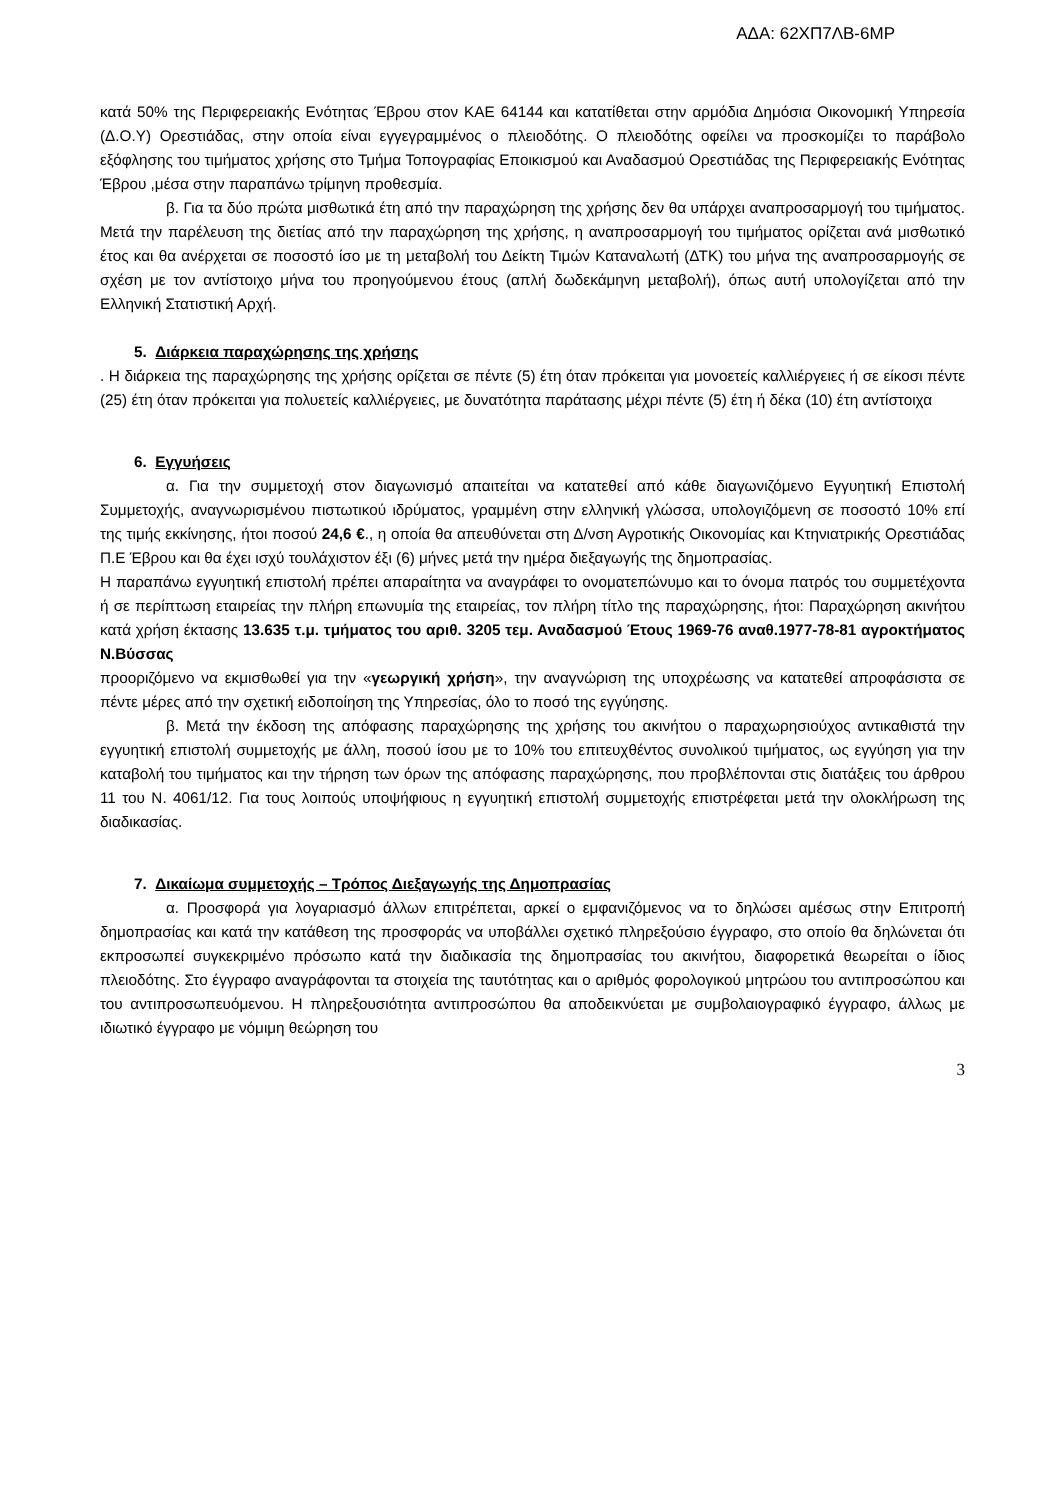ΑΔΑ: 62ΧΠ7ΛΒ-6ΜΡ
κατά 50% της Περιφερειακής Ενότητας Έβρου στον ΚΑΕ 64144 και κατατίθεται στην αρμόδια Δημόσια Οικονομική Υπηρεσία (Δ.Ο.Υ) Ορεστιάδας, στην οποία είναι εγγεγραμμένος ο πλειοδότης. Ο πλειοδότης οφείλει να προσκομίζει το παράβολο εξόφλησης του τιμήματος χρήσης στο Τμήμα Τοπογραφίας Εποικισμού και Αναδασμού Ορεστιάδας της Περιφερειακής Ενότητας Έβρου ,μέσα στην παραπάνω τρίμηνη προθεσμία.
β. Για τα δύο πρώτα μισθωτικά έτη από την παραχώρηση της χρήσης δεν θα υπάρχει αναπροσαρμογή του τιμήματος. Μετά την παρέλευση της διετίας από την παραχώρηση της χρήσης, η αναπροσαρμογή του τιμήματος ορίζεται ανά μισθωτικό έτος και θα ανέρχεται σε ποσοστό ίσο με τη μεταβολή του Δείκτη Τιμών Καταναλωτή (ΔΤΚ) του μήνα της αναπροσαρμογής σε σχέση με τον αντίστοιχο μήνα του προηγούμενου έτους (απλή δωδεκάμηνη μεταβολή), όπως αυτή υπολογίζεται από την Ελληνική Στατιστική Αρχή.
5. Διάρκεια παραχώρησης της χρήσης
. Η διάρκεια της παραχώρησης της χρήσης ορίζεται σε πέντε (5) έτη όταν πρόκειται για μονοετείς καλλιέργειες ή σε είκοσι πέντε (25) έτη όταν πρόκειται για πολυετείς καλλιέργειες, με δυνατότητα παράτασης μέχρι πέντε (5) έτη ή δέκα (10) έτη αντίστοιχα
6. Εγγυήσεις
α. Για την συμμετοχή στον διαγωνισμό απαιτείται να κατατεθεί από κάθε διαγωνιζόμενο Εγγυητική Επιστολή Συμμετοχής, αναγνωρισμένου πιστωτικού ιδρύματος, γραμμένη στην ελληνική γλώσσα, υπολογιζόμενη σε ποσοστό 10% επί της τιμής εκκίνησης, ήτοι ποσού 24,6 €., η οποία θα απευθύνεται στη Δ/νση Αγροτικής Οικονομίας και Κτηνιατρικής Ορεστιάδας Π.Ε Έβρου και θα έχει ισχύ τουλάχιστον έξι (6) μήνες μετά την ημέρα διεξαγωγής της δημοπρασίας.
Η παραπάνω εγγυητική επιστολή πρέπει απαραίτητα να αναγράφει το ονοματεπώνυμο και το όνομα πατρός του συμμετέχοντα ή σε περίπτωση εταιρείας την πλήρη επωνυμία της εταιρείας, τον πλήρη τίτλο της παραχώρησης, ήτοι: Παραχώρηση ακινήτου κατά χρήση έκτασης 13.635 τ.μ. τμήματος του αριθ. 3205 τεμ. Αναδασμού Έτους 1969-76 αναθ.1977-78-81 αγροκτήματος Ν.Βύσσας
προοριζόμενο να εκμισθωθεί για την «γεωργική χρήση», την αναγνώριση της υποχρέωσης να κατατεθεί απροφάσιστα σε πέντε μέρες από την σχετική ειδοποίηση της Υπηρεσίας, όλο το ποσό της εγγύησης.
β. Μετά την έκδοση της απόφασης παραχώρησης της χρήσης του ακινήτου ο παραχωρησιούχος αντικαθιστά την εγγυητική επιστολή συμμετοχής με άλλη, ποσού ίσου με το 10% του επιτευχθέντος συνολικού τιμήματος, ως εγγύηση για την καταβολή του τιμήματος και την τήρηση των όρων της απόφασης παραχώρησης, που προβλέπονται στις διατάξεις του άρθρου 11 του Ν. 4061/12. Για τους λοιπούς υποψήφιους η εγγυητική επιστολή συμμετοχής επιστρέφεται μετά την ολοκλήρωση της διαδικασίας.
7. Δικαίωμα συμμετοχής – Τρόπος Διεξαγωγής της Δημοπρασίας
α. Προσφορά για λογαριασμό άλλων επιτρέπεται, αρκεί ο εμφανιζόμενος να το δηλώσει αμέσως στην Επιτροπή δημοπρασίας και κατά την κατάθεση της προσφοράς να υποβάλλει σχετικό πληρεξούσιο έγγραφο, στο οποίο θα δηλώνεται ότι εκπροσωπεί συγκεκριμένο πρόσωπο κατά την διαδικασία της δημοπρασίας του ακινήτου, διαφορετικά θεωρείται ο ίδιος πλειοδότης. Στο έγγραφο αναγράφονται τα στοιχεία της ταυτότητας και ο αριθμός φορολογικού μητρώου του αντιπροσώπου και του αντιπροσωπευόμενου. Η πληρεξουσιότητα αντιπροσώπου θα αποδεικνύεται με συμβολαιογραφικό έγγραφο, άλλως με ιδιωτικό έγγραφο με νόμιμη θεώρηση του
3